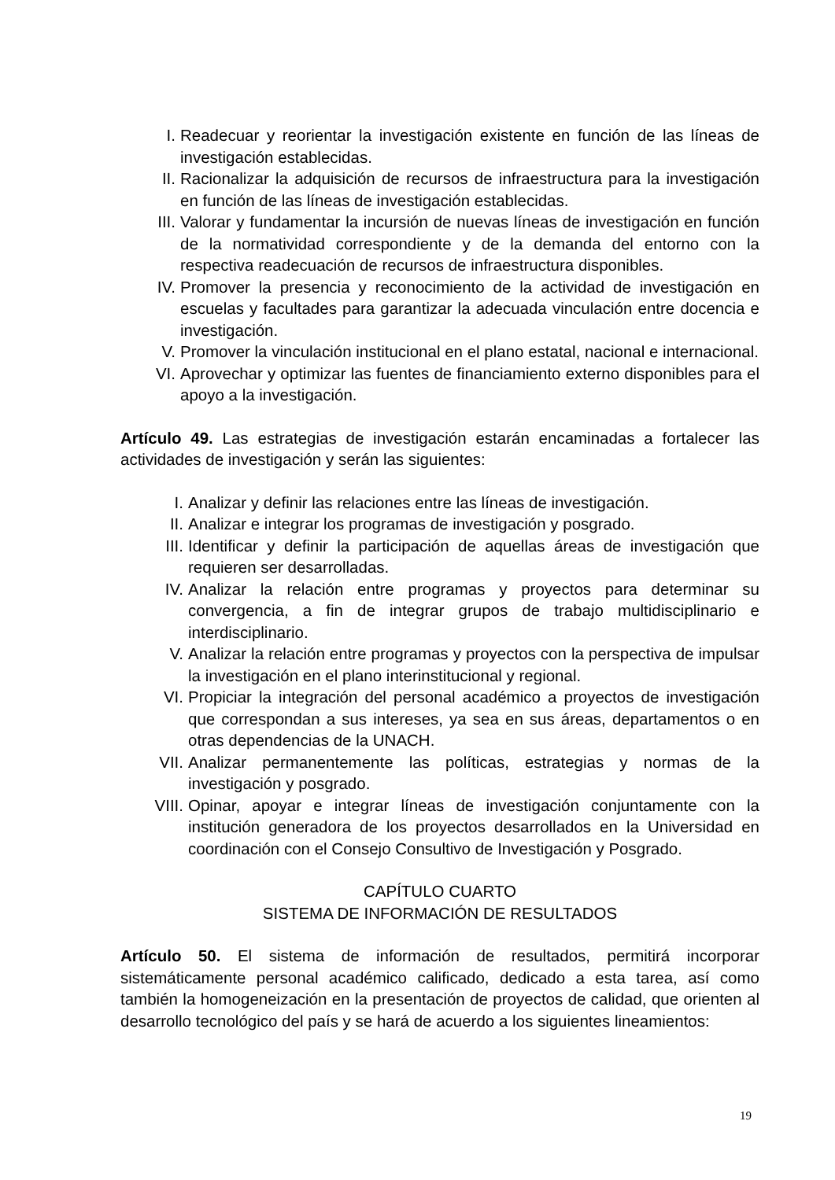I. Readecuar y reorientar la investigación existente en función de las líneas de investigación establecidas.
II. Racionalizar la adquisición de recursos de infraestructura para la investigación en función de las líneas de investigación establecidas.
III. Valorar y fundamentar la incursión de nuevas líneas de investigación en función de la normatividad correspondiente y de la demanda del entorno con la respectiva readecuación de recursos de infraestructura disponibles.
IV. Promover la presencia y reconocimiento de la actividad de investigación en escuelas y facultades para garantizar la adecuada vinculación entre docencia e investigación.
V. Promover la vinculación institucional en el plano estatal, nacional e internacional.
VI. Aprovechar y optimizar las fuentes de financiamiento externo disponibles para el apoyo a la investigación.
Artículo 49. Las estrategias de investigación estarán encaminadas a fortalecer las actividades de investigación y serán las siguientes:
I. Analizar y definir las relaciones entre las líneas de investigación.
II. Analizar e integrar los programas de investigación y posgrado.
III. Identificar y definir la participación de aquellas áreas de investigación que requieren ser desarrolladas.
IV. Analizar la relación entre programas y proyectos para determinar su convergencia, a fin de integrar grupos de trabajo multidisciplinario e interdisciplinario.
V. Analizar la relación entre programas y proyectos con la perspectiva de impulsar la investigación en el plano interinstitucional y regional.
VI. Propiciar la integración del personal académico a proyectos de investigación que correspondan a sus intereses, ya sea en sus áreas, departamentos o en otras dependencias de la UNACH.
VII. Analizar permanentemente las políticas, estrategias y normas de la investigación y posgrado.
VIII. Opinar, apoyar e integrar líneas de investigación conjuntamente con la institución generadora de los proyectos desarrollados en la Universidad en coordinación con el Consejo Consultivo de Investigación y Posgrado.
CAPÍTULO CUARTO
SISTEMA DE INFORMACIÓN DE RESULTADOS
Artículo 50. El sistema de información de resultados, permitirá incorporar sistemáticamente personal académico calificado, dedicado a esta tarea, así como también la homogeneización en la presentación de proyectos de calidad, que orienten al desarrollo tecnológico del país y se hará de acuerdo a los siguientes lineamientos:
19